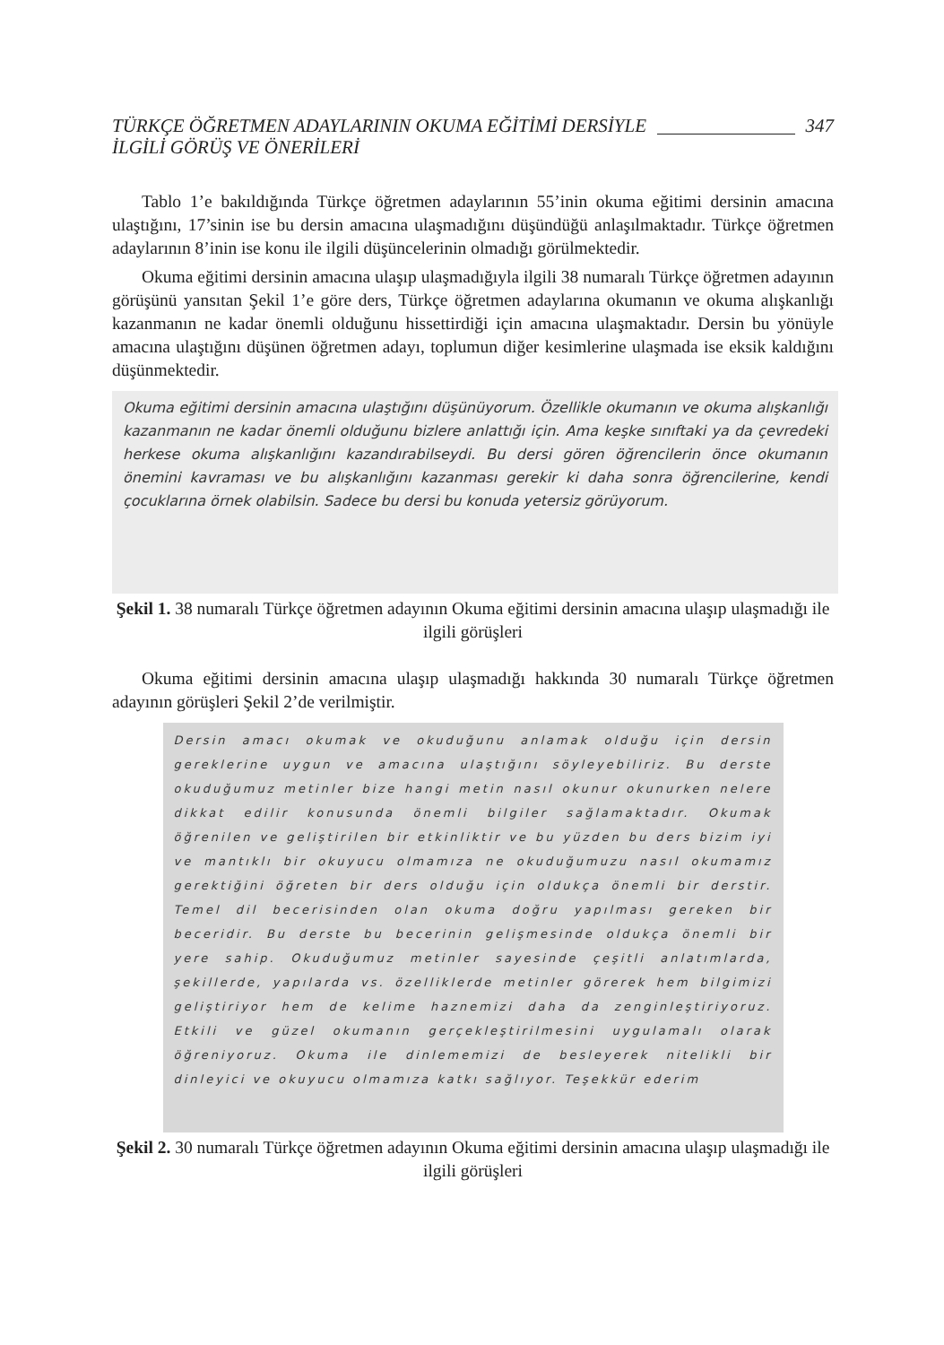TÜRKÇE ÖĞRETMEN ADAYLARININ OKUMA EĞİTİMİ DERSİYLE
İLGİLİ GÖRÜŞ VE ÖNERİLERİ
347
Tablo 1’e bakıldığında Türkçe öğretmen adaylarının 55’inin okuma eğitimi dersinin amacına ulaştığını, 17’sinin ise bu dersin amacına ulaşmadığını düşündüğü anlaşılmaktadır. Türkçe öğretmen adaylarının 8’inin ise konu ile ilgili düşüncelerinin olmadığı görülmektedir.
Okuma eğitimi dersinin amacına ulaşıp ulaşmadığıyla ilgili 38 numaralı Türkçe öğretmen adayının görüşünü yansıtan Şekil 1’e göre ders, Türkçe öğretmen adaylarına okumanın ve okuma alışkanlığı kazanmanın ne kadar önemli olduğunu hissettirdiği için amacına ulaşmaktadır. Dersin bu yönüyle amacına ulaştığını düşünen öğretmen adayı, toplumun diğer kesimlerine ulaşmada ise eksik kaldığını düşünmektedir.
Okuma eğitimi dersinin amacına ulaştığını düşünüyorum. Özellikle okumanın ve okuma alışkanlığı kazanmanın ne kadar önemli olduğunu bizlere anlattığı için. Ama keşke sınıftaki ya da çevredeki herkese okuma alışkanlığını kazandırabilseydi. Bu dersi gören öğrencilerin önce okumanın önemini kavraması ve bu alışkanlığını kazanması gerekir ki daha sonra öğrencilerine, kendi çocuklarına örnek olabilsin. Sadece bu dersi bu konuda yetersiz görüyorum.
Şekil 1. 38 numaralı Türkçe öğretmen adayının Okuma eğitimi dersinin amacına ulaşıp ulaşmadığı ile ilgili görüşleri
Okuma eğitimi dersinin amacına ulaşıp ulaşmadığı hakkında 30 numaralı Türkçe öğretmen adayının görüşleri Şekil 2’de verilmiştir.
Dersin amacı okumak ve okuduğunu anlamak olduğu için dersin gereklerine uygun ve amacına ulaştığını söyleyebiliriz. Bu derste okuduğumuz metinler bize hangi metin nasıl okunur okunurken nelere dikkat edilir konusunda önemli bilgiler sağlamaktadır. Okumak öğrenilen ve geliştirilen bir etkinliktir ve bu yüzden bu ders bizim iyi ve mantıklı bir okuyucu olmamıza ne okuduğumuzu nasıl okumamız gerektiğini öğreten bir ders olduğu için oldukça önemli bir derstir. Temel dil becerisinden olan okuma doğru yapılması gereken bir beceridir. Bu derste bu becerinin gelişmesinde oldukça önemli bir yere sahip. Okuduğumuz metinler sayesinde çeşitli anlatımlarda, şekillerde, yapılarda vs. özelliklerde metinler görerek hem bilgimizi geliştiriyor hem de kelime haznemizi daha da zenginleştiriyoruz. Etkili ve güzel okumanın gerçekleştirilmesini uygulamalı olarak öğreniyoruz. Okuma ile dinlememizi de besleyerek nitelikli bir dinleyici ve okuyucu olmamıza katkı sağlıyor. Teşekkür ederim
Şekil 2. 30 numaralı Türkçe öğretmen adayının Okuma eğitimi dersinin amacına ulaşıp ulaşmadığı ile ilgili görüşleri